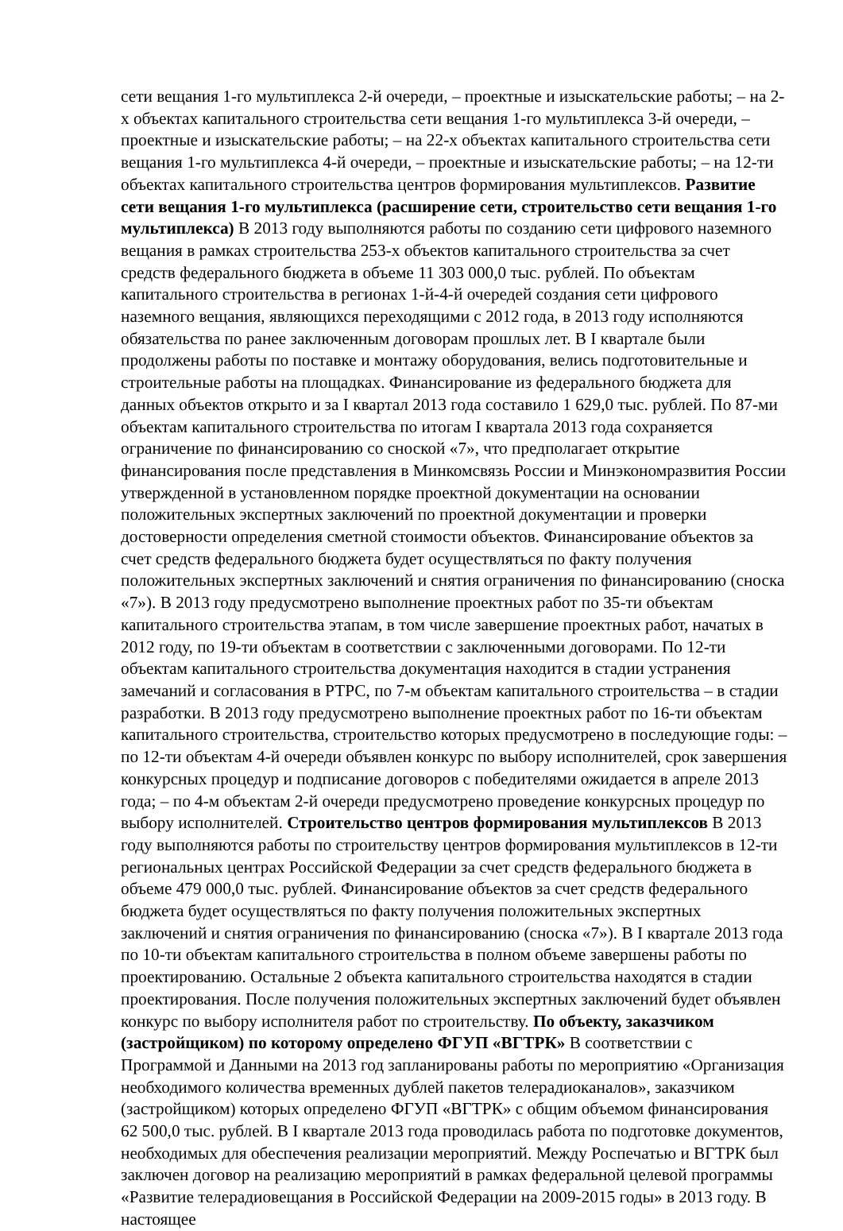сети вещания 1-го мультиплекса 2-й очереди, – проектные и изыскательские работы; – на 2-х объектах капитального строительства сети вещания 1-го мультиплекса 3-й очереди, – проектные и изыскательские работы; – на 22-х объектах капитального строительства сети вещания 1-го мультиплекса 4-й очереди, – проектные и изыскательские работы; – на 12-ти объектах капитального строительства центров формирования мультиплексов. Развитие сети вещания 1-го мультиплекса (расширение сети, строительство сети вещания 1-го мультиплекса) В 2013 году выполняются работы по созданию сети цифрового наземного вещания в рамках строительства 253-х объектов капитального строительства за счет средств федерального бюджета в объеме 11 303 000,0 тыс. рублей. По объектам капитального строительства в регионах 1-й-4-й очередей создания сети цифрового наземного вещания, являющихся переходящими с 2012 года, в 2013 году исполняются обязательства по ранее заключенным договорам прошлых лет. В I квартале были продолжены работы по поставке и монтажу оборудования, велись подготовительные и строительные работы на площадках. Финансирование из федерального бюджета для данных объектов открыто и за I квартал 2013 года составило 1 629,0 тыс. рублей. По 87-ми объектам капитального строительства по итогам I квартала 2013 года сохраняется ограничение по финансированию со сноской «7», что предполагает открытие финансирования после представления в Минкомсвязь России и Минэкономразвития России утвержденной в установленном порядке проектной документации на основании положительных экспертных заключений по проектной документации и проверки достоверности определения сметной стоимости объектов. Финансирование объектов за счет средств федерального бюджета будет осуществляться по факту получения положительных экспертных заключений и снятия ограничения по финансированию (сноска «7»). В 2013 году предусмотрено выполнение проектных работ по 35-ти объектам капитального строительства этапам, в том числе завершение проектных работ, начатых в 2012 году, по 19-ти объектам в соответствии с заключенными договорами. По 12-ти объектам капитального строительства документация находится в стадии устранения замечаний и согласования в РТРС, по 7-м объектам капитального строительства – в стадии разработки. В 2013 году предусмотрено выполнение проектных работ по 16-ти объектам капитального строительства, строительство которых предусмотрено в последующие годы: – по 12-ти объектам 4-й очереди объявлен конкурс по выбору исполнителей, срок завершения конкурсных процедур и подписание договоров с победителями ожидается в апреле 2013 года; – по 4-м объектам 2-й очереди предусмотрено проведение конкурсных процедур по выбору исполнителей. Строительство центров формирования мультиплексов В 2013 году выполняются работы по строительству центров формирования мультиплексов в 12-ти региональных центрах Российской Федерации за счет средств федерального бюджета в объеме 479 000,0 тыс. рублей. Финансирование объектов за счет средств федерального бюджета будет осуществляться по факту получения положительных экспертных заключений и снятия ограничения по финансированию (сноска «7»). В I квартале 2013 года по 10-ти объектам капитального строительства в полном объеме завершены работы по проектированию. Остальные 2 объекта капитального строительства находятся в стадии проектирования. После получения положительных экспертных заключений будет объявлен конкурс по выбору исполнителя работ по строительству. По объекту, заказчиком (застройщиком) по которому определено ФГУП «ВГТРК» В соответствии с Программой и Данными на 2013 год запланированы работы по мероприятию «Организация необходимого количества временных дублей пакетов телерадиоканалов», заказчиком (застройщиком) которых определено ФГУП «ВГТРК» с общим объемом финансирования 62 500,0 тыс. рублей. В I квартале 2013 года проводилась работа по подготовке документов, необходимых для обеспечения реализации мероприятий. Между Роспечатью и ВГТРК был заключен договор на реализацию мероприятий в рамках федеральной целевой программы «Развитие телерадиовещания в Российской Федерации на 2009-2015 годы» в 2013 году. В настоящее